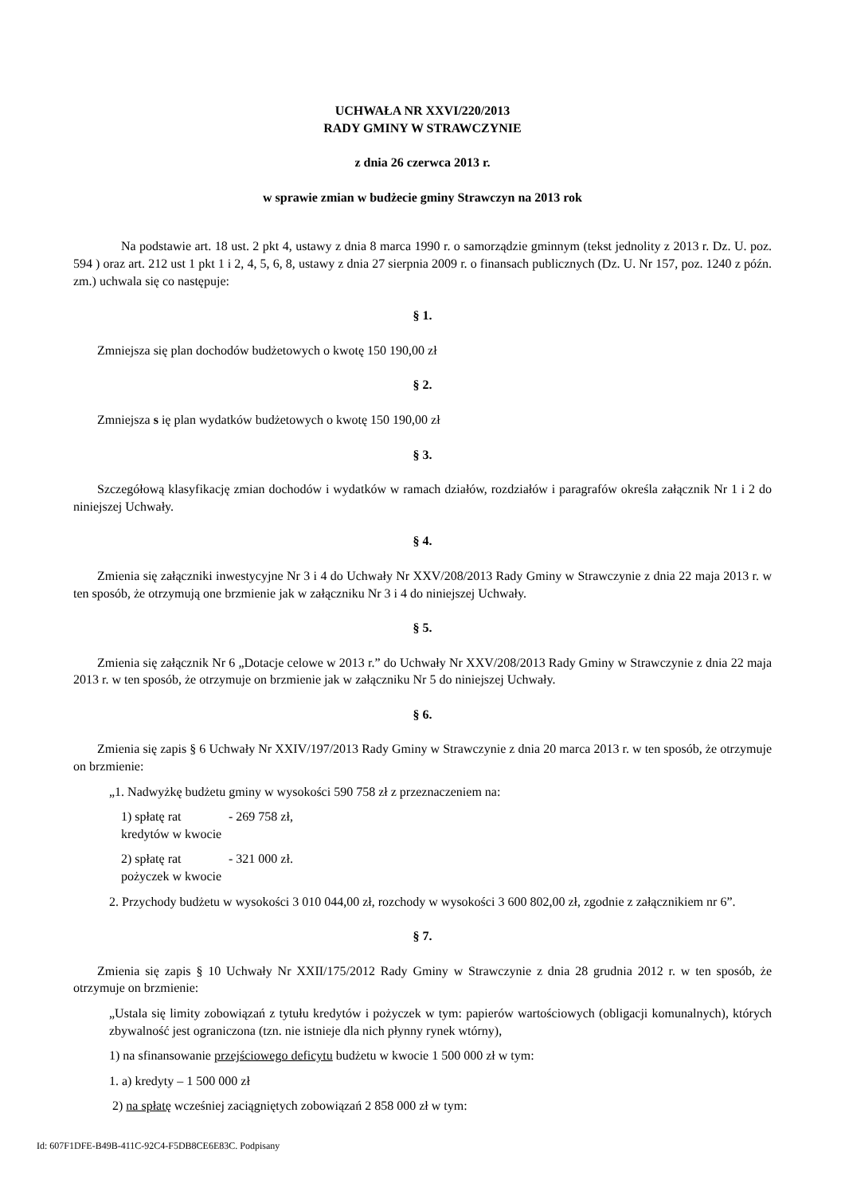UCHWAŁA NR XXVI/220/2013
RADY GMINY W STRAWCZYNIE
z dnia 26 czerwca 2013 r.
w sprawie zmian w budżecie gminy Strawczyn na 2013 rok
Na podstawie art. 18 ust. 2 pkt 4, ustawy z dnia 8 marca 1990 r. o samorządzie gminnym (tekst jednolity z 2013 r. Dz. U. poz. 594 ) oraz art. 212 ust 1 pkt 1 i 2, 4, 5, 6, 8, ustawy z dnia 27 sierpnia 2009 r. o finansach publicznych (Dz. U. Nr 157, poz. 1240 z późn. zm.) uchwala się co następuje:
§ 1.
Zmniejsza się plan dochodów budżetowych o kwotę 150 190,00 zł
§ 2.
Zmniejsza s ię plan wydatków budżetowych o kwotę 150 190,00 zł
§ 3.
Szczegółową klasyfikację zmian dochodów i wydatków w ramach działów, rozdziałów i paragrafów określa załącznik Nr 1 i 2 do niniejszej Uchwały.
§ 4.
Zmienia się załączniki inwestycyjne Nr 3 i 4 do Uchwały Nr XXV/208/2013 Rady Gminy w Strawczynie z dnia 22 maja 2013 r. w ten sposób, że otrzymują one brzmienie jak w załączniku Nr 3 i 4 do niniejszej Uchwały.
§ 5.
Zmienia się załącznik Nr 6 „Dotacje celowe w 2013 r.” do Uchwały Nr XXV/208/2013 Rady Gminy w Strawczynie z dnia 22 maja 2013 r. w ten sposób, że otrzymuje on brzmienie jak w załączniku Nr 5 do niniejszej Uchwały.
§ 6.
Zmienia się zapis § 6 Uchwały Nr XXIV/197/2013 Rady Gminy w Strawczynie z dnia 20 marca 2013 r. w ten sposób, że otrzymuje on brzmienie:
„1. Nadwyżkę budżetu gminy w wysokości 590 758 zł z przeznaczeniem na:
1) spłatę rat kredytów w kwocie - 269 758 zł,
2) spłatę rat pożyczek w kwocie - 321 000 zł.
2. Przychody budżetu w wysokości 3 010 044,00 zł, rozchody w wysokości 3 600 802,00 zł, zgodnie z załącznikiem nr 6”.
§ 7.
Zmienia się zapis § 10 Uchwały Nr XXII/175/2012 Rady Gminy w Strawczynie z dnia 28 grudnia 2012 r. w ten sposób, że otrzymuje on brzmienie:
„Ustala się limity zobowiązań z tytułu kredytów i pożyczek w tym: papierów wartościowych (obligacji komunalnych), których zbywalność jest ograniczona (tzn. nie istnieje dla nich płynny rynek wtórny),
1) na sfinansowanie przejściowego deficytu budżetu w kwocie 1 500 000 zł w tym:
1. a) kredyty – 1 500 000 zł
2) na spłatę wcześniej zaciągniętych zobowiązań 2 858 000 zł w tym:
Id: 607F1DFE-B49B-411C-92C4-F5DB8CE6E83C. Podpisany